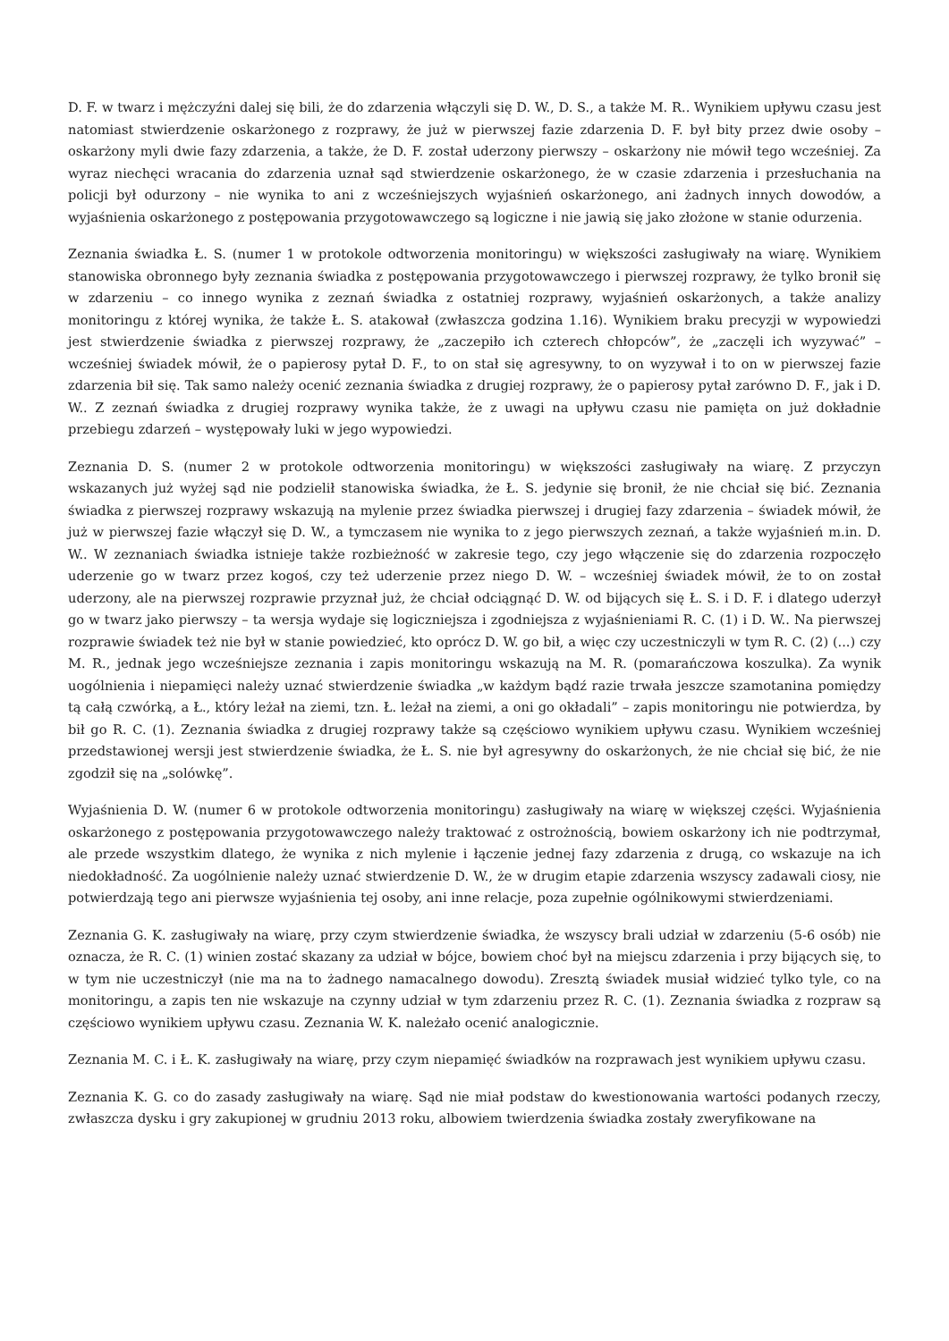D. F. w twarz i mężczyźni dalej się bili, że do zdarzenia włączyli się D. W., D. S., a także M. R.. Wynikiem upływu czasu jest natomiast stwierdzenie oskarżonego z rozprawy, że już w pierwszej fazie zdarzenia D. F. był bity przez dwie osoby – oskarżony myli dwie fazy zdarzenia, a także, że D. F. został uderzony pierwszy – oskarżony nie mówił tego wcześniej. Za wyraz niechęci wracania do zdarzenia uznał sąd stwierdzenie oskarżonego, że w czasie zdarzenia i przesłuchania na policji był odurzony – nie wynika to ani z wcześniejszych wyjaśnień oskarżonego, ani żadnych innych dowodów, a wyjaśnienia oskarżonego z postępowania przygotowawczego są logiczne i nie jawią się jako złożone w stanie odurzenia.
Zeznania świadka Ł. S. (numer 1 w protokole odtworzenia monitoringu) w większości zasługiwały na wiarę. Wynikiem stanowiska obronnego były zeznania świadka z postępowania przygotowawczego i pierwszej rozprawy, że tylko bronił się w zdarzeniu – co innego wynika z zeznań świadka z ostatniej rozprawy, wyjaśnień oskarżonych, a także analizy monitoringu z której wynika, że także Ł. S. atakował (zwłaszcza godzina 1.16). Wynikiem braku precyzji w wypowiedzi jest stwierdzenie świadka z pierwszej rozprawy, że „zaczepiło ich czterech chłopców”, że „zaczęli ich wyzywać” – wcześniej świadek mówił, że o papierosy pytał D. F., to on stał się agresywny, to on wyzywał i to on w pierwszej fazie zdarzenia bił się. Tak samo należy ocenić zeznania świadka z drugiej rozprawy, że o papierosy pytał zarówno D. F., jak i D. W.. Z zeznań świadka z drugiej rozprawy wynika także, że z uwagi na upływu czasu nie pamięta on już dokładnie przebiegu zdarzeń – występowały luki w jego wypowiedzi.
Zeznania D. S. (numer 2 w protokole odtworzenia monitoringu) w większości zasługiwały na wiarę. Z przyczyn wskazanych już wyżej sąd nie podzielił stanowiska świadka, że Ł. S. jedynie się bronił, że nie chciał się bić. Zeznania świadka z pierwszej rozprawy wskazują na mylenie przez świadka pierwszej i drugiej fazy zdarzenia – świadek mówił, że już w pierwszej fazie włączył się D. W., a tymczasem nie wynika to z jego pierwszych zeznań, a także wyjaśnień m.in. D. W.. W zeznaniach świadka istnieje także rozbieżność w zakresie tego, czy jego włączenie się do zdarzenia rozpoczęło uderzenie go w twarz przez kogoś, czy też uderzenie przez niego D. W. – wcześniej świadek mówił, że to on został uderzony, ale na pierwszej rozprawie przyznał już, że chciał odciągnąć D. W. od bijących się Ł. S. i D. F. i dlatego uderzył go w twarz jako pierwszy – ta wersja wydaje się logiczniejsza i zgodniejsza z wyjaśnieniami R. C. (1) i D. W.. Na pierwszej rozprawie świadek też nie był w stanie powiedzieć, kto oprócz D. W. go bił, a więc czy uczestniczyli w tym R. C. (2) (...) czy M. R., jednak jego wcześniejsze zeznania i zapis monitoringu wskazują na M. R. (pomarańczowa koszulka). Za wynik uogólnienia i niepamięci należy uznać stwierdzenie świadka „w każdym bądź razie trwała jeszcze szamotanina pomiędzy tą całą czwórką, a Ł., który leżał na ziemi, tzn. Ł. leżał na ziemi, a oni go okładali” – zapis monitoringu nie potwierdza, by bił go R. C. (1). Zeznania świadka z drugiej rozprawy także są częściowo wynikiem upływu czasu. Wynikiem wcześniej przedstawionej wersji jest stwierdzenie świadka, że Ł. S. nie był agresywny do oskarżonych, że nie chciał się bić, że nie zgodził się na „solówkę”.
Wyjaśnienia D. W. (numer 6 w protokole odtworzenia monitoringu) zasługiwały na wiarę w większej części. Wyjaśnienia oskarżonego z postępowania przygotowawczego należy traktować z ostrożnością, bowiem oskarżony ich nie podtrzymał, ale przede wszystkim dlatego, że wynika z nich mylenie i łączenie jednej fazy zdarzenia z drugą, co wskazuje na ich niedokładność. Za uogólnienie należy uznać stwierdzenie D. W., że w drugim etapie zdarzenia wszyscy zadawali ciosy, nie potwierdzają tego ani pierwsze wyjaśnienia tej osoby, ani inne relacje, poza zupełnie ogólnikowymi stwierdzeniami.
Zeznania G. K. zasługiwały na wiarę, przy czym stwierdzenie świadka, że wszyscy brali udział w zdarzeniu (5-6 osób) nie oznacza, że R. C. (1) winien zostać skazany za udział w bójce, bowiem choć był na miejscu zdarzenia i przy bijących się, to w tym nie uczestniczył (nie ma na to żadnego namacalnego dowodu). Zresztą świadek musiał widzieć tylko tyle, co na monitoringu, a zapis ten nie wskazuje na czynny udział w tym zdarzeniu przez R. C. (1). Zeznania świadka z rozpraw są częściowo wynikiem upływu czasu. Zeznania W. K. należało ocenić analogicznie.
Zeznania M. C. i Ł. K. zasługiwały na wiarę, przy czym niepamięć świadków na rozprawach jest wynikiem upływu czasu.
Zeznania K. G. co do zasady zasługiwały na wiarę. Sąd nie miał podstaw do kwestionowania wartości podanych rzeczy, zwłaszcza dysku i gry zakupionej w grudniu 2013 roku, albowiem twierdzenia świadka zostały zweryfikowane na